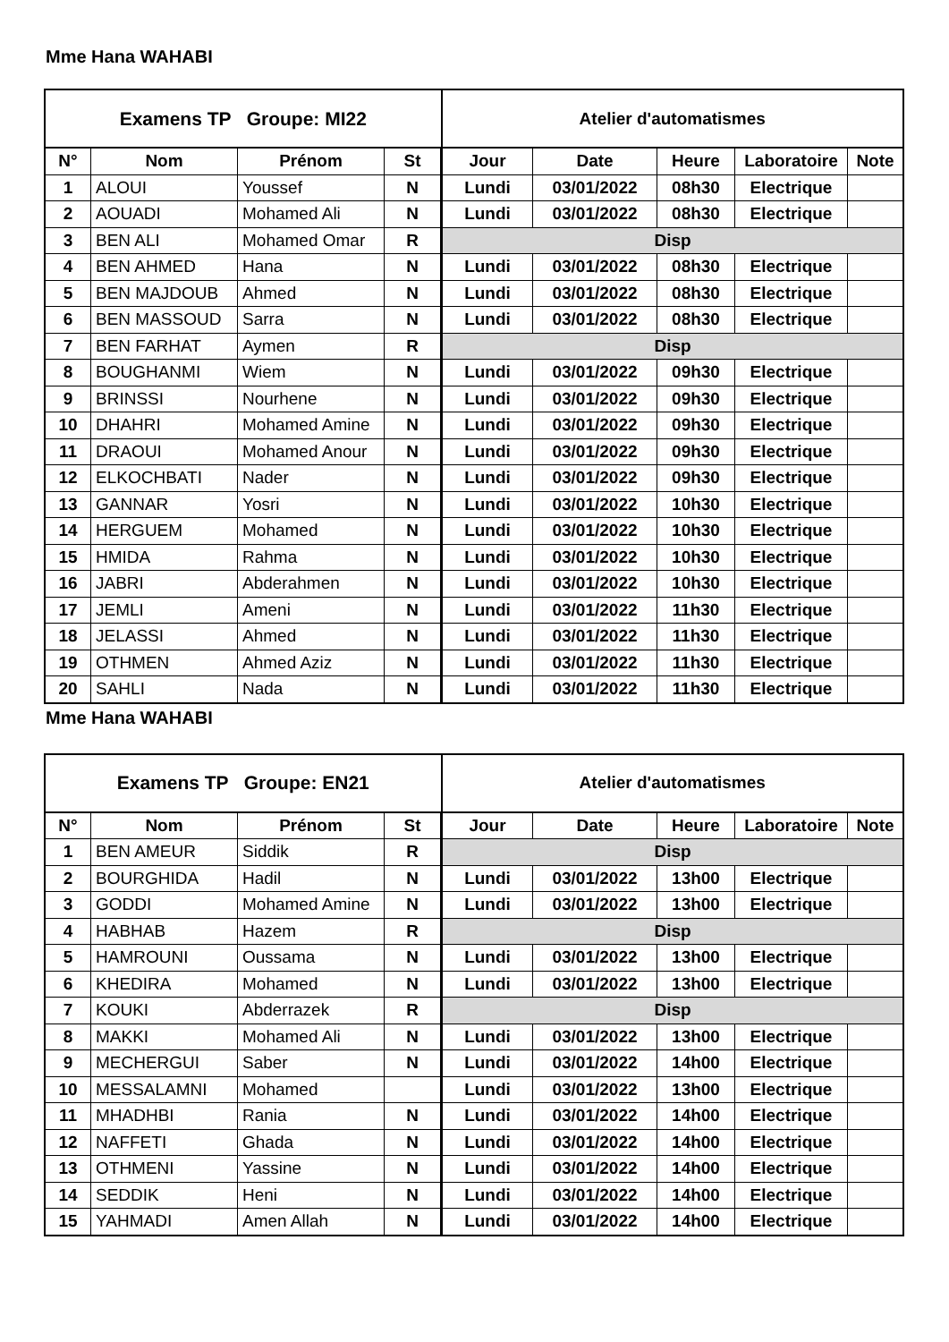Mme Hana WAHABI
| Examens TP Groupe: MI22 | | | | Atelier d'automatismes | | | | |
| N° | Nom | Prénom | St | Jour | Date | Heure | Laboratoire | Note |
| 1 | ALOUI | Youssef | N | Lundi | 03/01/2022 | 08h30 | Electrique | |
| 2 | AOUADI | Mohamed Ali | N | Lundi | 03/01/2022 | 08h30 | Electrique | |
| 3 | BEN ALI | Mohamed Omar | R | Disp | | | | |
| 4 | BEN AHMED | Hana | N | Lundi | 03/01/2022 | 08h30 | Electrique | |
| 5 | BEN MAJDOUB | Ahmed | N | Lundi | 03/01/2022 | 08h30 | Electrique | |
| 6 | BEN MASSOUD | Sarra | N | Lundi | 03/01/2022 | 08h30 | Electrique | |
| 7 | BEN FARHAT | Aymen | R | Disp | | | | |
| 8 | BOUGHANMI | Wiem | N | Lundi | 03/01/2022 | 09h30 | Electrique | |
| 9 | BRINSSI | Nourhene | N | Lundi | 03/01/2022 | 09h30 | Electrique | |
| 10 | DHAHRI | Mohamed Amine | N | Lundi | 03/01/2022 | 09h30 | Electrique | |
| 11 | DRAOUI | Mohamed Anour | N | Lundi | 03/01/2022 | 09h30 | Electrique | |
| 12 | ELKOCHBATI | Nader | N | Lundi | 03/01/2022 | 09h30 | Electrique | |
| 13 | GANNAR | Yosri | N | Lundi | 03/01/2022 | 10h30 | Electrique | |
| 14 | HERGUEM | Mohamed | N | Lundi | 03/01/2022 | 10h30 | Electrique | |
| 15 | HMIDA | Rahma | N | Lundi | 03/01/2022 | 10h30 | Electrique | |
| 16 | JABRI | Abderahmen | N | Lundi | 03/01/2022 | 10h30 | Electrique | |
| 17 | JEMLI | Ameni | N | Lundi | 03/01/2022 | 11h30 | Electrique | |
| 18 | JELASSI | Ahmed | N | Lundi | 03/01/2022 | 11h30 | Electrique | |
| 19 | OTHMEN | Ahmed Aziz | N | Lundi | 03/01/2022 | 11h30 | Electrique | |
| 20 | SAHLI | Nada | N | Lundi | 03/01/2022 | 11h30 | Electrique | |
Mme Hana WAHABI
| Examens TP Groupe: EN21 | | | | Atelier d'automatismes | | | | |
| N° | Nom | Prénom | St | Jour | Date | Heure | Laboratoire | Note |
| 1 | BEN AMEUR | Siddik | R | Disp | | | | |
| 2 | BOURGHIDA | Hadil | N | Lundi | 03/01/2022 | 13h00 | Electrique | |
| 3 | GODDI | Mohamed Amine | N | Lundi | 03/01/2022 | 13h00 | Electrique | |
| 4 | HABHAB | Hazem | R | Disp | | | | |
| 5 | HAMROUNI | Oussama | N | Lundi | 03/01/2022 | 13h00 | Electrique | |
| 6 | KHEDIRA | Mohamed | N | Lundi | 03/01/2022 | 13h00 | Electrique | |
| 7 | KOUKI | Abderrazek | R | Disp | | | | |
| 8 | MAKKI | Mohamed Ali | N | Lundi | 03/01/2022 | 13h00 | Electrique | |
| 9 | MECHERGUI | Saber | N | Lundi | 03/01/2022 | 14h00 | Electrique | |
| 10 | MESSALAMNI | Mohamed | | Lundi | 03/01/2022 | 13h00 | Electrique | |
| 11 | MHADHBI | Rania | N | Lundi | 03/01/2022 | 14h00 | Electrique | |
| 12 | NAFFETI | Ghada | N | Lundi | 03/01/2022 | 14h00 | Electrique | |
| 13 | OTHMENI | Yassine | N | Lundi | 03/01/2022 | 14h00 | Electrique | |
| 14 | SEDDIK | Heni | N | Lundi | 03/01/2022 | 14h00 | Electrique | |
| 15 | YAHMADI | Amen Allah | N | Lundi | 03/01/2022 | 14h00 | Electrique | |